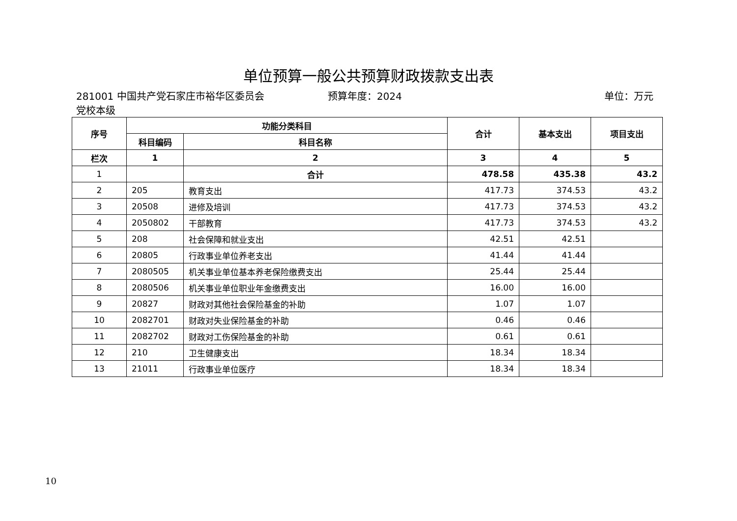单位预算一般公共预算财政拨款支出表
281001 中国共产党石家庄市裕华区委员会党校本级
预算年度：2024 单位：万元
| 序号 | 功能分类科目 | | 合计 | 基本支出 | 项目支出 |
| --- | --- | --- | --- | --- | --- |
| | 科目编码 | 科目名称 | | | |
| 栏次 | 1 | 2 | 3 | 4 | 5 |
| 1 | | 合计 | 478.58 | 435.38 | 43.2 |
| 2 | 205 | 教育支出 | 417.73 | 374.53 | 43.2 |
| 3 | 20508 | 进修及培训 | 417.73 | 374.53 | 43.2 |
| 4 | 2050802 | 干部教育 | 417.73 | 374.53 | 43.2 |
| 5 | 208 | 社会保障和就业支出 | 42.51 | 42.51 | |
| 6 | 20805 | 行政事业单位养老支出 | 41.44 | 41.44 | |
| 7 | 2080505 | 机关事业单位基本养老保险缴费支出 | 25.44 | 25.44 | |
| 8 | 2080506 | 机关事业单位职业年金缴费支出 | 16.00 | 16.00 | |
| 9 | 20827 | 财政对其他社会保险基金的补助 | 1.07 | 1.07 | |
| 10 | 2082701 | 财政对失业保险基金的补助 | 0.46 | 0.46 | |
| 11 | 2082702 | 财政对工伤保险基金的补助 | 0.61 | 0.61 | |
| 12 | 210 | 卫生健康支出 | 18.34 | 18.34 | |
| 13 | 21011 | 行政事业单位医疗 | 18.34 | 18.34 | |
10